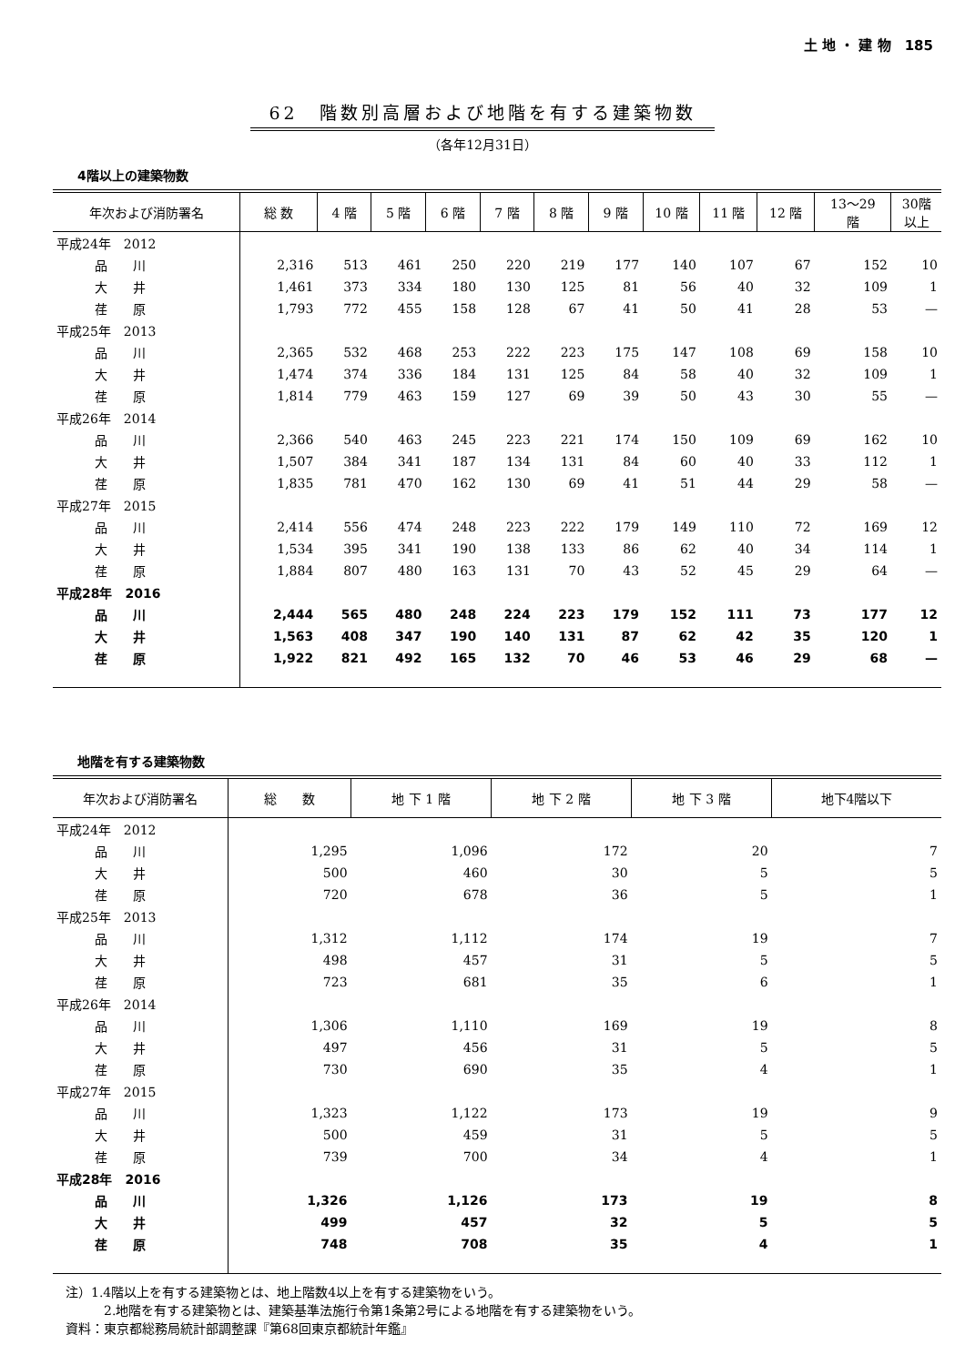土 地 ・ 建 物　185
62　階数別高層および地階を有する建築物数
（各年12月31日）
4階以上の建築物数
| 年次および消防署名 | 総 数 | 4 階 | 5 階 | 6 階 | 7 階 | 8 階 | 9 階 | 10 階 | 11 階 | 12 階 | 13～29 階 | 30階 以上 |
| --- | --- | --- | --- | --- | --- | --- | --- | --- | --- | --- | --- | --- |
| 平成24年 2012 | | | | | | | | | | | | |
| 品 川 | 2,316 | 513 | 461 | 250 | 220 | 219 | 177 | 140 | 107 | 67 | 152 | 10 |
| 大 井 | 1,461 | 373 | 334 | 180 | 130 | 125 | 81 | 56 | 40 | 32 | 109 | 1 |
| 荏 原 | 1,793 | 772 | 455 | 158 | 128 | 67 | 41 | 50 | 41 | 28 | 53 | — |
| 平成25年 2013 | | | | | | | | | | | | |
| 品 川 | 2,365 | 532 | 468 | 253 | 222 | 223 | 175 | 147 | 108 | 69 | 158 | 10 |
| 大 井 | 1,474 | 374 | 336 | 184 | 131 | 125 | 84 | 58 | 40 | 32 | 109 | 1 |
| 荏 原 | 1,814 | 779 | 463 | 159 | 127 | 69 | 39 | 50 | 43 | 30 | 55 | — |
| 平成26年 2014 | | | | | | | | | | | | |
| 品 川 | 2,366 | 540 | 463 | 245 | 223 | 221 | 174 | 150 | 109 | 69 | 162 | 10 |
| 大 井 | 1,507 | 384 | 341 | 187 | 134 | 131 | 84 | 60 | 40 | 33 | 112 | 1 |
| 荏 原 | 1,835 | 781 | 470 | 162 | 130 | 69 | 41 | 51 | 44 | 29 | 58 | — |
| 平成27年 2015 | | | | | | | | | | | | |
| 品 川 | 2,414 | 556 | 474 | 248 | 223 | 222 | 179 | 149 | 110 | 72 | 169 | 12 |
| 大 井 | 1,534 | 395 | 341 | 190 | 138 | 133 | 86 | 62 | 40 | 34 | 114 | 1 |
| 荏 原 | 1,884 | 807 | 480 | 163 | 131 | 70 | 43 | 52 | 45 | 29 | 64 | — |
| 平成28年 2016 | | | | | | | | | | | | |
| 品 川 | 2,444 | 565 | 480 | 248 | 224 | 223 | 179 | 152 | 111 | 73 | 177 | 12 |
| 大 井 | 1,563 | 408 | 347 | 190 | 140 | 131 | 87 | 62 | 42 | 35 | 120 | 1 |
| 荏 原 | 1,922 | 821 | 492 | 165 | 132 | 70 | 46 | 53 | 46 | 29 | 68 | — |
地階を有する建築物数
| 年次および消防署名 | 総 数 | 地 下 1 階 | 地 下 2 階 | 地 下 3 階 | 地下4階以下 |
| --- | --- | --- | --- | --- | --- |
| 平成24年 2012 | | | | | |
| 品 川 | 1,295 | 1,096 | 172 | 20 | 7 |
| 大 井 | 500 | 460 | 30 | 5 | 5 |
| 荏 原 | 720 | 678 | 36 | 5 | 1 |
| 平成25年 2013 | | | | | |
| 品 川 | 1,312 | 1,112 | 174 | 19 | 7 |
| 大 井 | 498 | 457 | 31 | 5 | 5 |
| 荏 原 | 723 | 681 | 35 | 6 | 1 |
| 平成26年 2014 | | | | | |
| 品 川 | 1,306 | 1,110 | 169 | 19 | 8 |
| 大 井 | 497 | 456 | 31 | 5 | 5 |
| 荏 原 | 730 | 690 | 35 | 4 | 1 |
| 平成27年 2015 | | | | | |
| 品 川 | 1,323 | 1,122 | 173 | 19 | 9 |
| 大 井 | 500 | 459 | 31 | 5 | 5 |
| 荏 原 | 739 | 700 | 34 | 4 | 1 |
| 平成28年 2016 | | | | | |
| 品 川 | 1,326 | 1,126 | 173 | 19 | 8 |
| 大 井 | 499 | 457 | 32 | 5 | 5 |
| 荏 原 | 748 | 708 | 35 | 4 | 1 |
注）1.4階以上を有する建築物とは、地上階数4以上を有する建築物をいう。
　　　2.地階を有する建築物とは、建築基準法施行令第1条第2号による地階を有する建築物をいう。
資料：東京都総務局統計部調整課『第68回東京都統計年鑑』